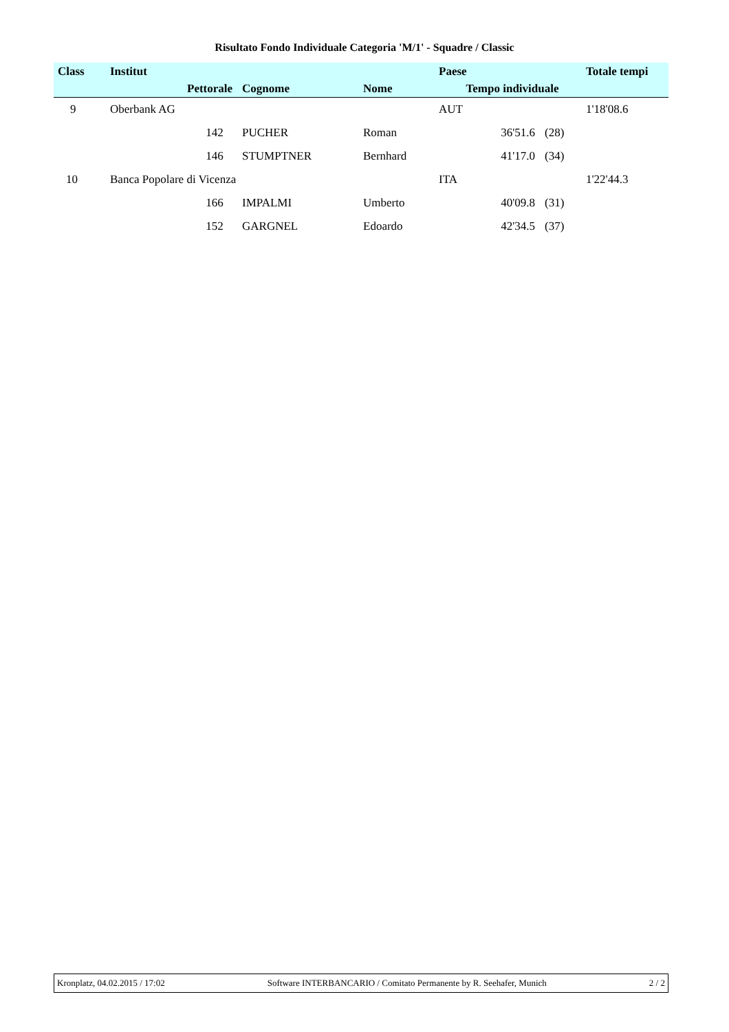Risultato Fondo Individuale Categoria 'M/1' - Squadre / Classic
| Class | Institut | | | | Paese | | Totale tempi |
| --- | --- | --- | --- | --- | --- | --- | --- |
| | | Pettorale | Cognome | Nome | Tempo individuale | | |
| 9 | Oberbank AG | | | | AUT | | 1'18'08.6 |
| | | 142 | PUCHER | Roman | 36'51.6 | (28) | |
| | | 146 | STUMPTNER | Bernhard | 41'17.0 | (34) | |
| 10 | Banca Popolare di Vicenza | | | | ITA | | 1'22'44.3 |
| | | 166 | IMPALMI | Umberto | 40'09.8 | (31) | |
| | | 152 | GARGNEL | Edoardo | 42'34.5 | (37) | |
Kronplatz, 04.02.2015 / 17:02 Software INTERBANCARIO / Comitato Permanente by R. Seehafer, Munich 2 / 2